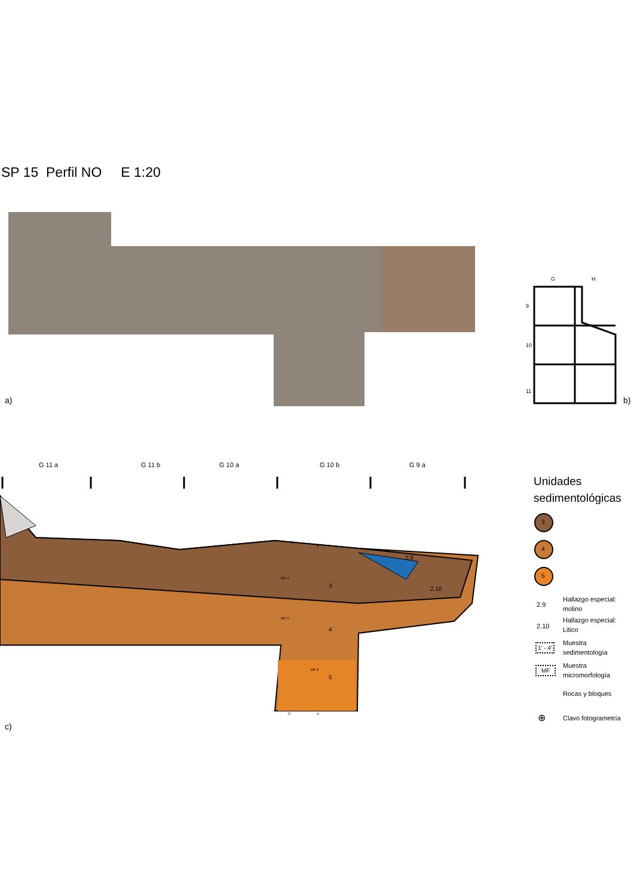SP 15 Perfil NO E 1:20
a) b)
G H
9
10
11
G 11 a G 11 b G 10 a G 10 b G 9 a
3
4
5
MF 4
MF 5
MF 6
2.9
2.10
1'
2'
3' 4'
c)
Unidades
sedimentológicas
3
4
5
2.9
Hallazgo especial:
molino
2.10
Hallazgo especial:
Litico
1' - 4'
Muestra
sedimentología
MF
Muestra
micromorfología
Rocas y bloques
⊕ Clavo fotogrametría